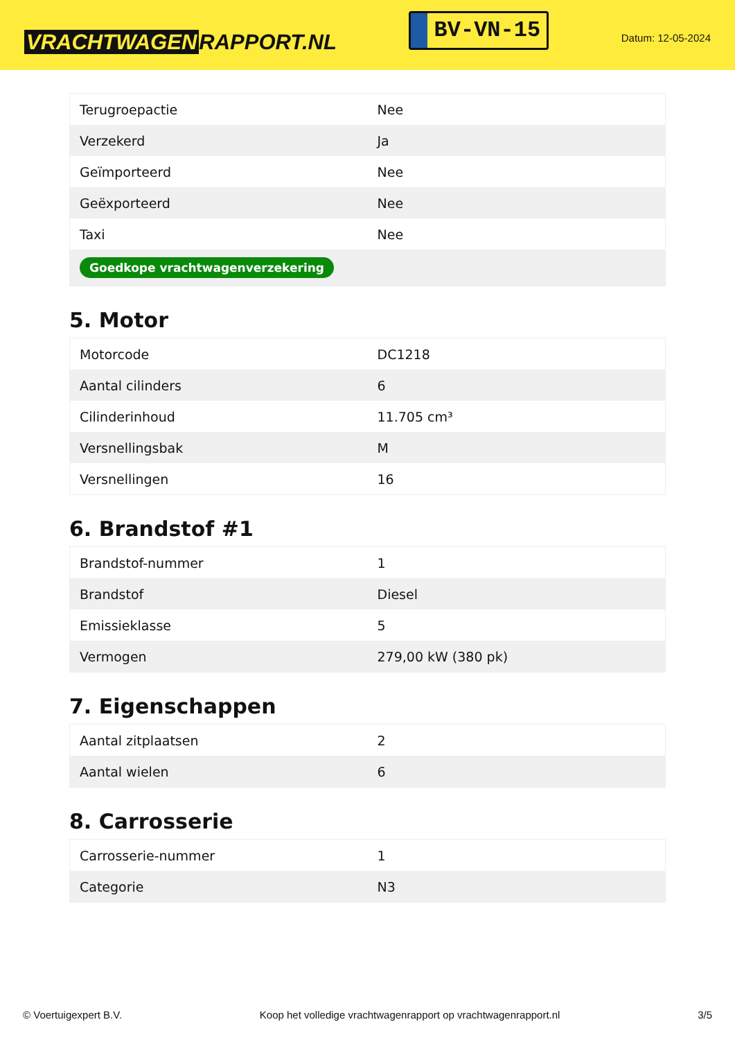VRACHTWAGEN RAPPORT.NL
BV-VN-15
Datum: 12-05-2024
| Terugroepactie | Nee |
| Verzekerd | Ja |
| Geïmporteerd | Nee |
| Geëxporteerd | Nee |
| Taxi | Nee |
| Goedkope vrachtwagenverzekering | |
5. Motor
| Motorcode | DC1218 |
| Aantal cilinders | 6 |
| Cilinderinhoud | 11.705 cm³ |
| Versnellingsbak | M |
| Versnellingen | 16 |
6. Brandstof #1
| Brandstof-nummer | 1 |
| Brandstof | Diesel |
| Emissieklasse | 5 |
| Vermogen | 279,00 kW (380 pk) |
7. Eigenschappen
| Aantal zitplaatsen | 2 |
| Aantal wielen | 6 |
8. Carrosserie
| Carrosserie-nummer | 1 |
| Categorie | N3 |
© Voertuigexpert B.V. Koop het volledige vrachtwagenrapport op vrachtwagenrapport.nl 3/5